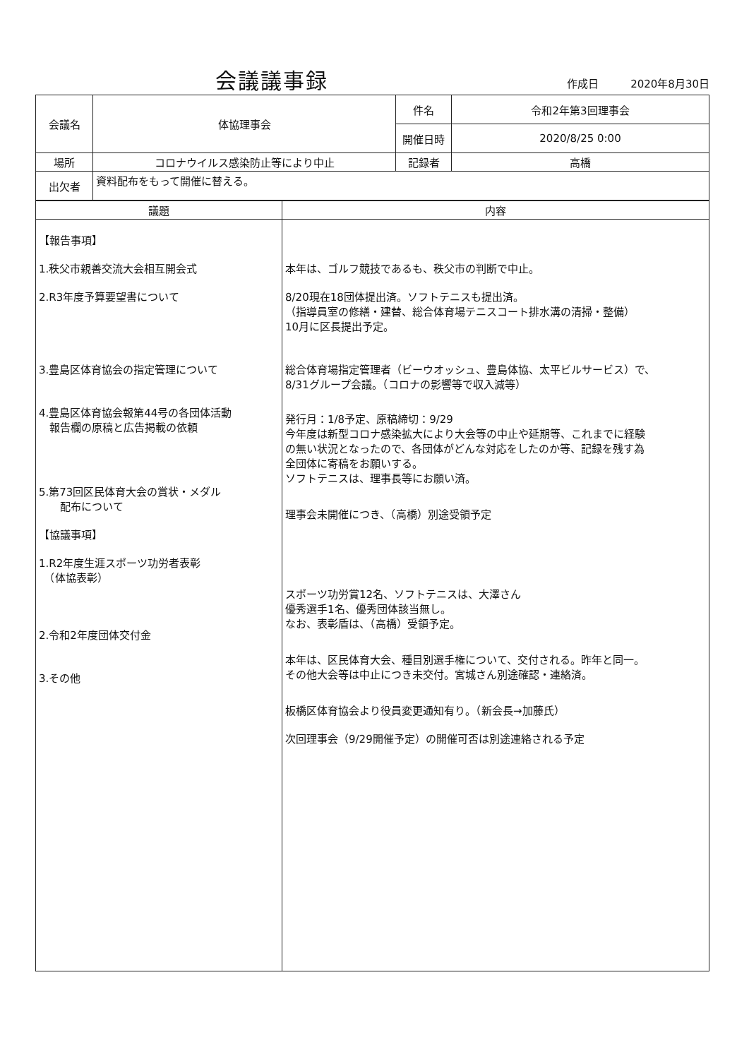会議議事録
作成日　　　2020年8月30日
| 会議名 | 体協理事会 | 件名 | 令和2年第3回理事会 |
| | | 開催日時 | 2020/8/25 0:00 |
| 場所 | コロナウイルス感染防止等により中止 | 記録者 | 高橋 |
| 出欠者 | 資料配布をもって開催に替える。 | | |
| 議題 | 内容 |
| --- | --- |
| 【報告事項】 1.秩父市親善交流大会相互開会式 2.R3年度予算要望書について 3.豊島区体育協会の指定管理について 4.豊島区体育協会報第44号の各団体活動 報告欄の原稿と広告掲載の依頼 5.第73回区民体育大会の賞状・メダル 配布について 【協議事項】 1.R2年度生涯スポーツ功労者表彰 （体協表彰） 2.令和2年度団体交付金 3.その他 | 本年は、ゴルフ競技であるも、秩父市の判断で中止。 8/20現在18団体提出済。ソフトテニスも提出済。 （指導員室の修繕・建替、総合体育場テニスコート排水溝の清掃・整備） 10月に区長提出予定。 総合体育場指定管理者（ビーウオッシュ、豊島体協、太平ビルサービス）で、 8/31グループ会議。（コロナの影響等で収入減等） 発行月：1/8予定、原稿締切：9/29 今年度は新型コロナ感染拡大により大会等の中止や延期等、これまでに経験 の無い状況となったので、各団体がどんな対応をしたのか等、記録を残す為 全団体に寄稿をお願いする。 ソフトテニスは、理事長等にお願い済。 理事会未開催につき、（高橋）別途受領予定 スポーツ功労賞12名、ソフトテニスは、大澤さん 優秀選手1名、優秀団体該当無し。 なお、表彰盾は、（高橋）受領予定。 本年は、区民体育大会、種目別選手権について、交付される。昨年と同一。 その他大会等は中止につき未交付。宮城さん別途確認・連絡済。 板橋区体育協会より役員変更通知有り。（新会長→加藤氏） 次回理事会（9/29開催予定）の開催可否は別途連絡される予定 |